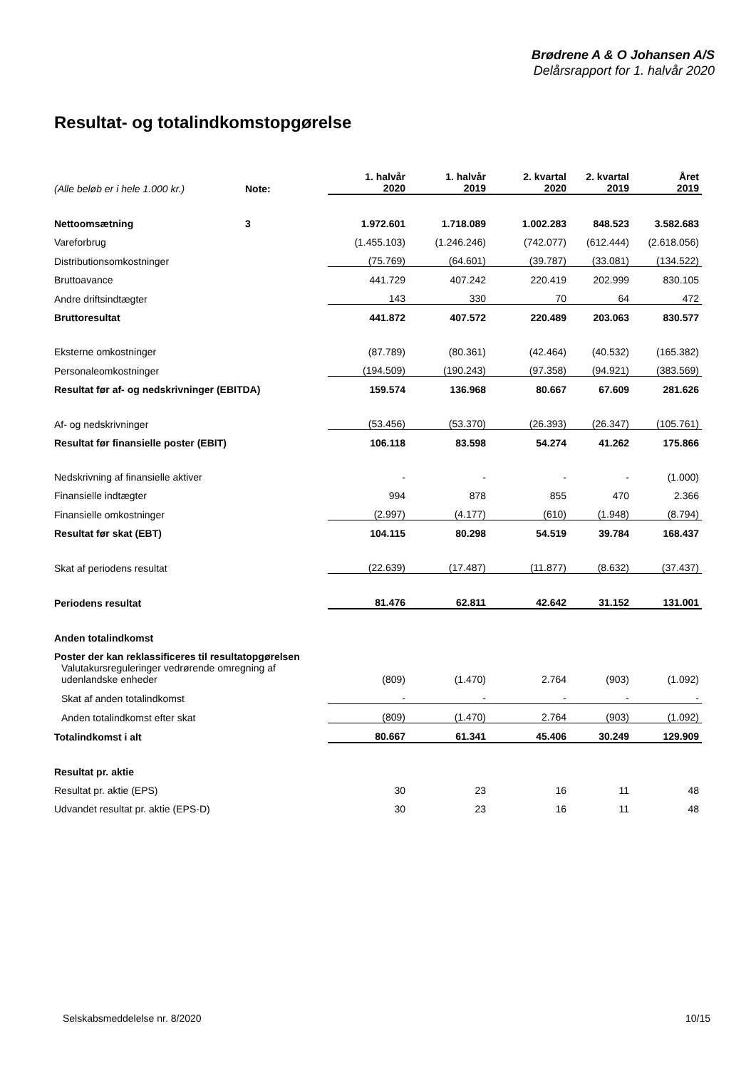Brødrene A & O Johansen A/S
Delårsrapport for 1. halvår 2020
Resultat- og totalindkomstopgørelse
| (Alle beløb er i hele 1.000 kr.) | Note: | 1. halvår 2020 | 1. halvår 2019 | 2. kvartal 2020 | 2. kvartal 2019 | Året 2019 |
| --- | --- | --- | --- | --- | --- | --- |
| Nettoomsætning | 3 | 1.972.601 | 1.718.089 | 1.002.283 | 848.523 | 3.582.683 |
| Vareforbrug | | (1.455.103) | (1.246.246) | (742.077) | (612.444) | (2.618.056) |
| Distributionsomkostninger | | (75.769) | (64.601) | (39.787) | (33.081) | (134.522) |
| Bruttoavance | | 441.729 | 407.242 | 220.419 | 202.999 | 830.105 |
| Andre driftsindtægter | | 143 | 330 | 70 | 64 | 472 |
| Bruttoresultat | | 441.872 | 407.572 | 220.489 | 203.063 | 830.577 |
| Eksterne omkostninger | | (87.789) | (80.361) | (42.464) | (40.532) | (165.382) |
| Personaleomkostninger | | (194.509) | (190.243) | (97.358) | (94.921) | (383.569) |
| Resultat før af- og nedskrivninger (EBITDA) | | 159.574 | 136.968 | 80.667 | 67.609 | 281.626 |
| Af- og nedskrivninger | | (53.456) | (53.370) | (26.393) | (26.347) | (105.761) |
| Resultat før finansielle poster (EBIT) | | 106.118 | 83.598 | 54.274 | 41.262 | 175.866 |
| Nedskrivning af finansielle aktiver | | - | - | - | - | (1.000) |
| Finansielle indtægter | | 994 | 878 | 855 | 470 | 2.366 |
| Finansielle omkostninger | | (2.997) | (4.177) | (610) | (1.948) | (8.794) |
| Resultat før skat (EBT) | | 104.115 | 80.298 | 54.519 | 39.784 | 168.437 |
| Skat af periodens resultat | | (22.639) | (17.487) | (11.877) | (8.632) | (37.437) |
| Periodens resultat | | 81.476 | 62.811 | 42.642 | 31.152 | 131.001 |
| Anden totalindkomst | | | | | | |
| Poster der kan reklassificeres til resultatopgørelsen | | | | | | |
| Valutakursreguleringer vedrørende omregning af udenlandske enheder | | (809) | (1.470) | 2.764 | (903) | (1.092) |
| Skat af anden totalindkomst | | - | - | - | - | - |
| Anden totalindkomst efter skat | | (809) | (1.470) | 2.764 | (903) | (1.092) |
| Totalindkomst i alt | | 80.667 | 61.341 | 45.406 | 30.249 | 129.909 |
| Resultat pr. aktie | | | | | | |
| Resultat pr. aktie (EPS) | | 30 | 23 | 16 | 11 | 48 |
| Udvandet resultat pr. aktie (EPS-D) | | 30 | 23 | 16 | 11 | 48 |
Selskabsmeddelelse nr. 8/2020 10/15